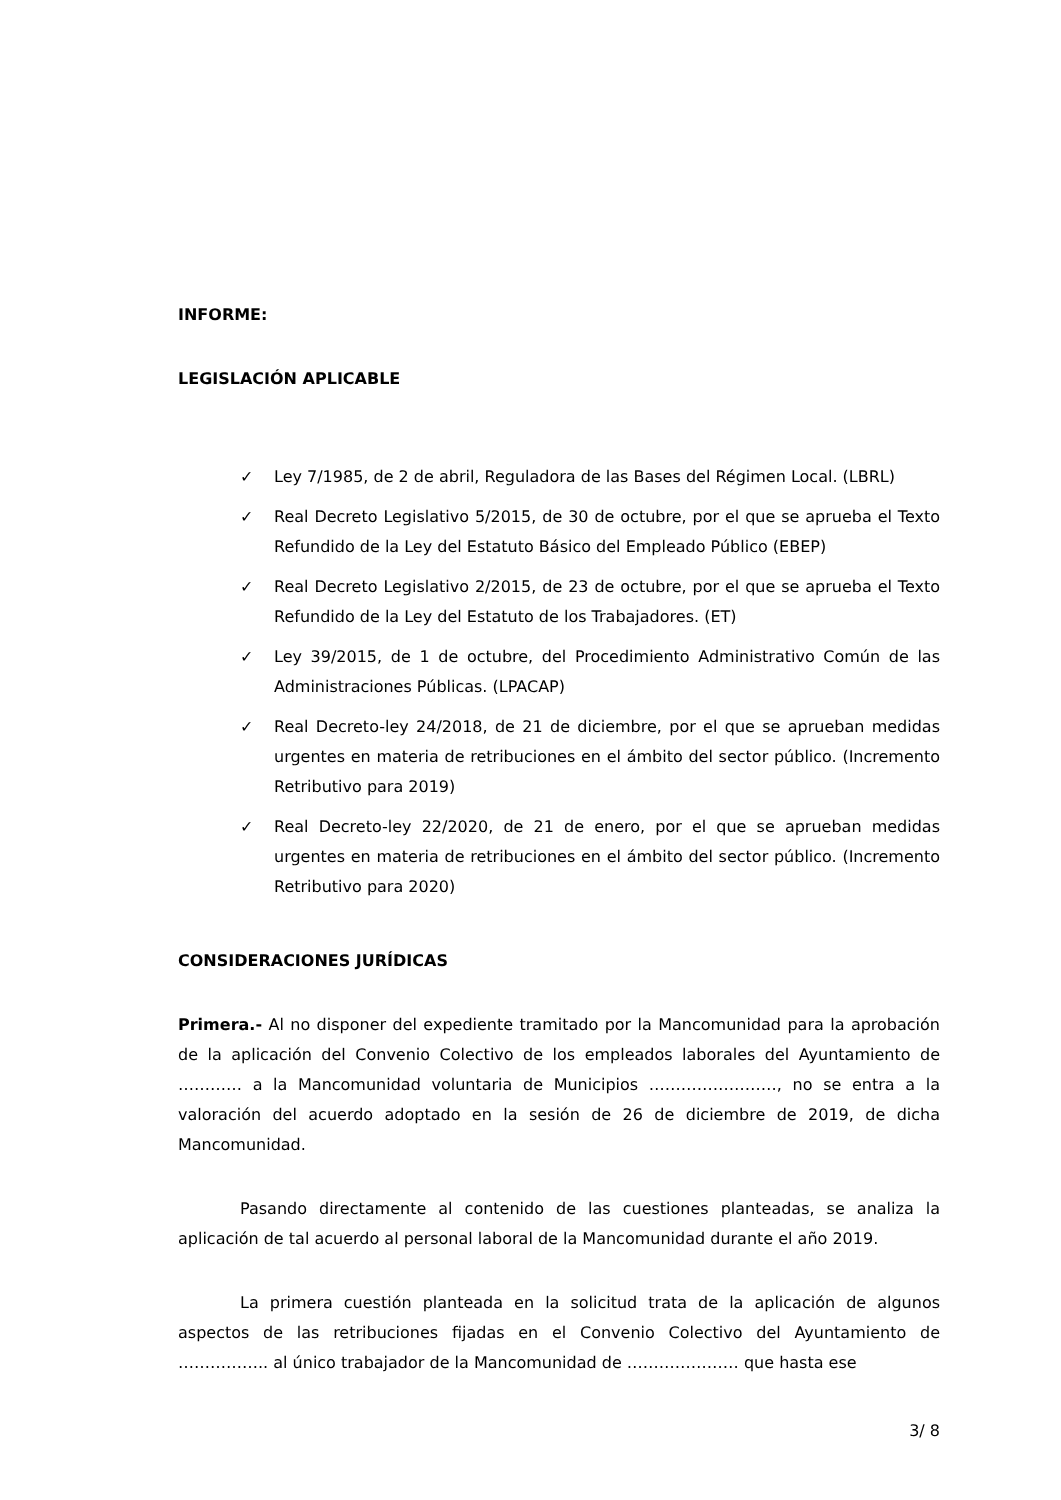INFORME:
LEGISLACIÓN APLICABLE
✓ Ley 7/1985, de 2 de abril, Reguladora de las Bases del Régimen Local. (LBRL)
✓ Real Decreto Legislativo 5/2015, de 30 de octubre, por el que se aprueba el Texto Refundido de la Ley del Estatuto Básico del Empleado Público (EBEP)
✓ Real Decreto Legislativo 2/2015, de 23 de octubre, por el que se aprueba el Texto Refundido de la Ley del Estatuto de los Trabajadores. (ET)
✓ Ley 39/2015, de 1 de octubre, del Procedimiento Administrativo Común de las Administraciones Públicas. (LPACAP)
✓ Real Decreto-ley 24/2018, de 21 de diciembre, por el que se aprueban medidas urgentes en materia de retribuciones en el ámbito del sector público. (Incremento Retributivo para 2019)
✓ Real Decreto-ley 22/2020, de 21 de enero, por el que se aprueban medidas urgentes en materia de retribuciones en el ámbito del sector público. (Incremento Retributivo para 2020)
CONSIDERACIONES JURÍDICAS
Primera.- Al no disponer del expediente tramitado por la Mancomunidad para la aprobación de la aplicación del Convenio Colectivo de los empleados laborales del Ayuntamiento de ………… a la Mancomunidad voluntaria de Municipios ……………………, no se entra a la valoración del acuerdo adoptado en la sesión de 26 de diciembre de 2019, de dicha Mancomunidad.
Pasando directamente al contenido de las cuestiones planteadas, se analiza la aplicación de tal acuerdo al personal laboral de la Mancomunidad durante el año 2019.
La primera cuestión planteada en la solicitud trata de la aplicación de algunos aspectos de las retribuciones fijadas en el Convenio Colectivo del Ayuntamiento de …………….. al único trabajador de la Mancomunidad de ………………… que hasta ese
3/ 8